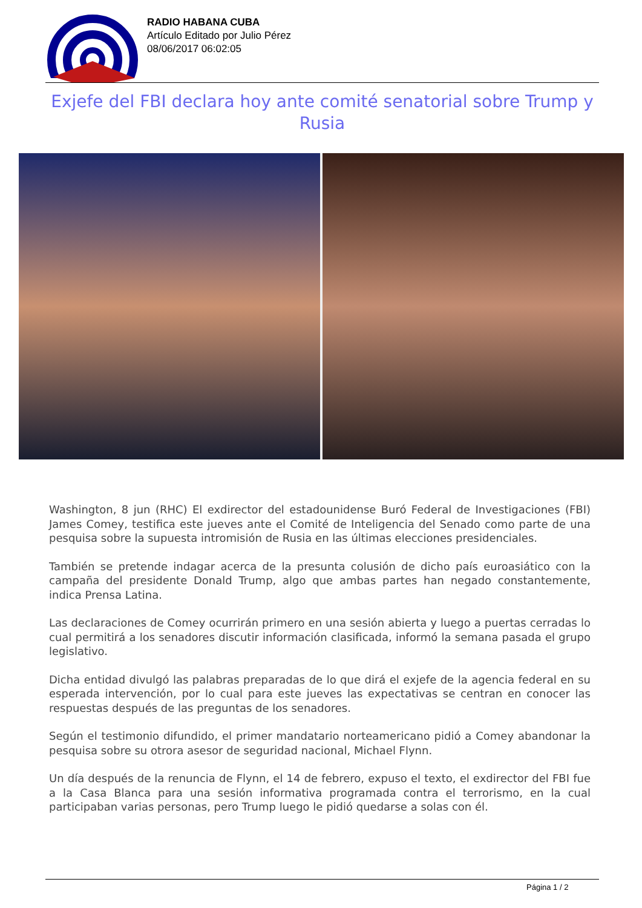RADIO HABANA CUBA
Artículo Editado por Julio Pérez
08/06/2017 06:02:05
Exjefe del FBI declara hoy ante comité senatorial sobre Trump y Rusia
Washington, 8 jun (RHC) El exdirector del estadounidense Buró Federal de Investigaciones (FBI) James Comey, testifica este jueves ante el Comité de Inteligencia del Senado como parte de una pesquisa sobre la supuesta intromisión de Rusia en las últimas elecciones presidenciales.
También se pretende indagar acerca de la presunta colusión de dicho país euroasiático con la campaña del presidente Donald Trump, algo que ambas partes han negado constantemente, indica Prensa Latina.
Las declaraciones de Comey ocurrirán primero en una sesión abierta y luego a puertas cerradas lo cual permitirá a los senadores discutir información clasificada, informó la semana pasada el grupo legislativo.
Dicha entidad divulgó las palabras preparadas de lo que dirá el exjefe de la agencia federal en su esperada intervención, por lo cual para este jueves las expectativas se centran en conocer las respuestas después de las preguntas de los senadores.
Según el testimonio difundido, el primer mandatario norteamericano pidió a Comey abandonar la pesquisa sobre su otrora asesor de seguridad nacional, Michael Flynn.
Un día después de la renuncia de Flynn, el 14 de febrero, expuso el texto, el exdirector del FBI fue a la Casa Blanca para una sesión informativa programada contra el terrorismo, en la cual participaban varias personas, pero Trump luego le pidió quedarse a solas con él.
Página 1 / 2